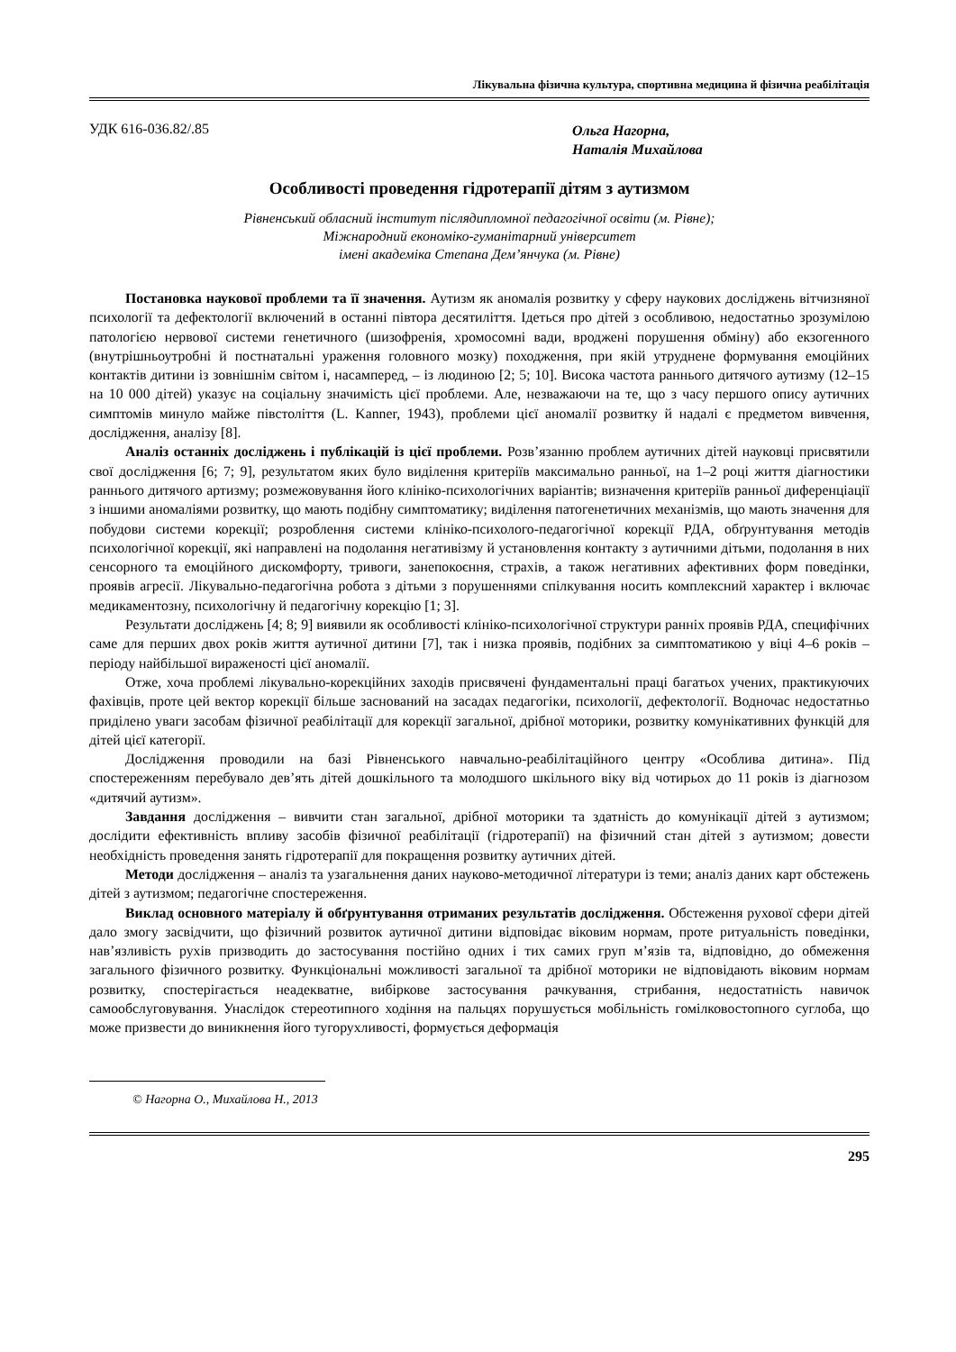Лікувальна фізична культура, спортивна медицина й фізична реабілітація
УДК 616-036.82/.85
Ольга Нагорна,
Наталія Михайлова
Особливості проведення гідротерапії дітям з аутизмом
Рівненський обласний інститут післядипломної педагогічної освіти (м. Рівне);
Міжнародний економіко-гуманітарний університет
імені академіка Степана Дем’янчука (м. Рівне)
Постановка наукової проблеми та її значення. Аутизм як аномалія розвитку у сферу наукових досліджень вітчизняної психології та дефектології включений в останні півтора десятиліття. Ідеться про дітей з особливою, недостатньо зрозумілою патологією нервової системи генетичного (шизофренія, хромосомні вади, вроджені порушення обміну) або екзогенного (внутрішньоутробні й постнатальні ураження головного мозку) походження, при якій утруднене формування емоційних контактів дитини із зовнішнім світом і, насамперед, – із людиною [2; 5; 10]. Висока частота раннього дитячого аутизму (12–15 на 10 000 дітей) указує на соціальну значимість цієї проблеми. Але, незважаючи на те, що з часу першого опису аутичних симптомів минуло майже півстоліття (L. Kanner, 1943), проблеми цієї аномалії розвитку й надалі є предметом вивчення, дослідження, аналізу [8].
Аналіз останніх досліджень і публікацій із цієї проблеми. Розв’язанню проблем аутичних дітей науковці присвятили свої дослідження [6; 7; 9], результатом яких було виділення критеріїв максимально ранньої, на 1–2 році життя діагностики раннього дитячого артизму; розмежовування його клініко-психологічних варіантів; визначення критеріїв ранньої диференціації з іншими аномаліями розвитку, що мають подібну симптоматику; виділення патогенетичних механізмів, що мають значення для побудови системи корекції; розроблення системи клініко-психолого-педагогічної корекції РДА, обґрунтування методів психологічної корекції, які направлені на подолання негативізму й установлення контакту з аутичними дітьми, подолання в них сенсорного та емоційного дискомфорту, тривоги, занепокоєння, страхів, а також негативних афективних форм поведінки, проявів агресії. Лікувально-педагогічна робота з дітьми з порушеннями спілкування носить комплексний характер і включає медикаментозну, психологічну й педагогічну корекцію [1; 3].
Результати досліджень [4; 8; 9] виявили як особливості клініко-психологічної структури ранніх проявів РДА, специфічних саме для перших двох років життя аутичної дитини [7], так і низка проявів, подібних за симптоматикою у віці 4–6 років – періоду найбільшої вираженості цієї аномалії.
Отже, хоча проблемі лікувально-корекційних заходів присвячені фундаментальні праці багатьох учених, практикуючих фахівців, проте цей вектор корекції більше заснований на засадах педагогіки, психології, дефектології. Водночас недостатньо приділено уваги засобам фізичної реабілітації для корекції загальної, дрібної моторики, розвитку комунікативних функцій для дітей цієї категорії.
Дослідження проводили на базі Рівненського навчально-реабілітаційного центру «Особлива дитина». Під спостереженням перебувало дев’ять дітей дошкільного та молодшого шкільного віку від чотирьох до 11 років із діагнозом «дитячий аутизм».
Завдання дослідження – вивчити стан загальної, дрібної моторики та здатність до комунікації дітей з аутизмом; дослідити ефективність впливу засобів фізичної реабілітації (гідротерапії) на фізичний стан дітей з аутизмом; довести необхідність проведення занять гідротерапії для покращення розвитку аутичних дітей.
Методи дослідження – аналіз та узагальнення даних науково-методичної літератури із теми; аналіз даних карт обстежень дітей з аутизмом; педагогічне спостереження.
Виклад основного матеріалу й обґрунтування отриманих результатів дослідження. Обстеження рухової сфери дітей дало змогу засвідчити, що фізичний розвиток аутичної дитини відповідає віковим нормам, проте ритуальність поведінки, нав’язливість рухів призводить до застосування постійно одних і тих самих груп м’язів та, відповідно, до обмеження загального фізичного розвитку. Функціональні можливості загальної та дрібної моторики не відповідають віковим нормам розвитку, спостерігається неадекватне, вибіркове застосування рачкування, стрибання, недостатність навичок самообслуговування. Унаслідок стереотипного ходіння на пальцях порушується мобільність гомілковостопного суглоба, що може призвести до виникнення його тугорухливості, формується деформація
© Нагорна О., Михайлова Н., 2013
295